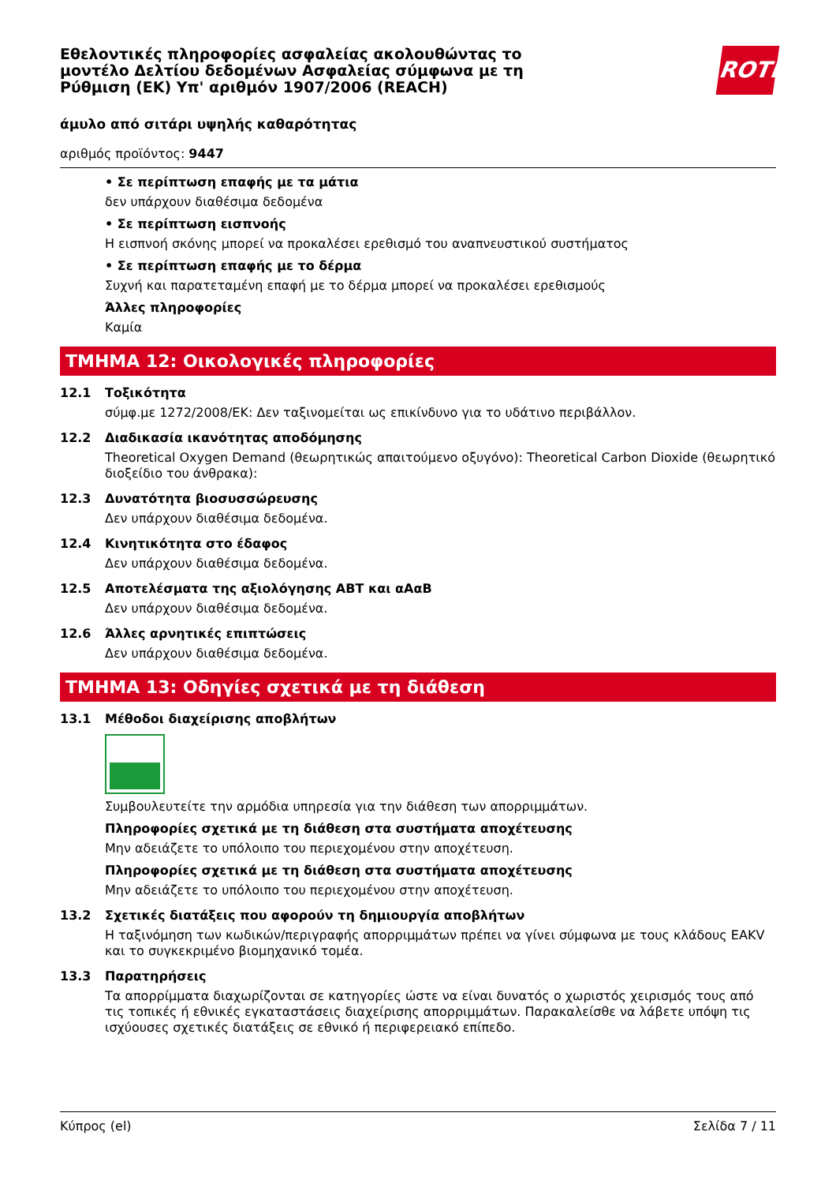ROTH
Εθελοντικές πληροφορίες ασφαλείας ακολουθώντας το μοντέλο Δελτίου δεδομένων Ασφαλείας σύμφωνα με τη Ρύθμιση (ΕΚ) Υπ' αριθμόν 1907/2006 (REACH)
άμυλο από σιτάρι υψηλής καθαρότητας
αριθμός προϊόντος: 9447
• Σε περίπτωση επαφής με τα μάτια
δεν υπάρχουν διαθέσιμα δεδομένα
• Σε περίπτωση εισπνοής
Η εισπνοή σκόνης μπορεί να προκαλέσει ερεθισμό του αναπνευστικού συστήματος
• Σε περίπτωση επαφής με το δέρμα
Συχνή και παρατεταμένη επαφή με το δέρμα μπορεί να προκαλέσει ερεθισμούς
Άλλες πληροφορίες
Καμία
ΤΜΗΜΑ 12: Οικολογικές πληροφορίες
12.1 Τοξικότητα
σύμφ.με 1272/2008/ΕΚ: Δεν ταξινομείται ως επικίνδυνο για το υδάτινο περιβάλλον.
12.2 Διαδικασία ικανότητας αποδόμησης
Theoretical Oxygen Demand (θεωρητικώς απαιτούμενο οξυγόνο): Theoretical Carbon Dioxide (θεωρητικό διοξείδιο του άνθρακα):
12.3 Δυνατότητα βιοσυσσώρευσης
Δεν υπάρχουν διαθέσιμα δεδομένα.
12.4 Κινητικότητα στο έδαφος
Δεν υπάρχουν διαθέσιμα δεδομένα.
12.5 Αποτελέσματα της αξιολόγησης ΑΒΤ και αΑαΒ
Δεν υπάρχουν διαθέσιμα δεδομένα.
12.6 Άλλες αρνητικές επιπτώσεις
Δεν υπάρχουν διαθέσιμα δεδομένα.
ΤΜΗΜΑ 13: Οδηγίες σχετικά με τη διάθεση
13.1 Μέθοδοι διαχείρισης αποβλήτων
Συμβουλευτείτε την αρμόδια υπηρεσία για την διάθεση των απορριμμάτων.
Πληροφορίες σχετικά με τη διάθεση στα συστήματα αποχέτευσης
Μην αδειάζετε το υπόλοιπο του περιεχομένου στην αποχέτευση.
Πληροφορίες σχετικά με τη διάθεση στα συστήματα αποχέτευσης
Μην αδειάζετε το υπόλοιπο του περιεχομένου στην αποχέτευση.
13.2 Σχετικές διατάξεις που αφορούν τη δημιουργία αποβλήτων
Η ταξινόμηση των κωδικών/περιγραφής απορριμμάτων πρέπει να γίνει σύμφωνα με τους κλάδους ΕΑΚV και το συγκεκριμένο βιομηχανικό τομέα.
13.3 Παρατηρήσεις
Τα απορρίμματα διαχωρίζονται σε κατηγορίες ώστε να είναι δυνατός ο χωριστός χειρισμός τους από τις τοπικές ή εθνικές εγκαταστάσεις διαχείρισης απορριμμάτων. Παρακαλείσθε να λάβετε υπόψη τις ισχύουσες σχετικές διατάξεις σε εθνικό ή περιφερειακό επίπεδο.
Κύπρος (el) Σελίδα 7 / 11